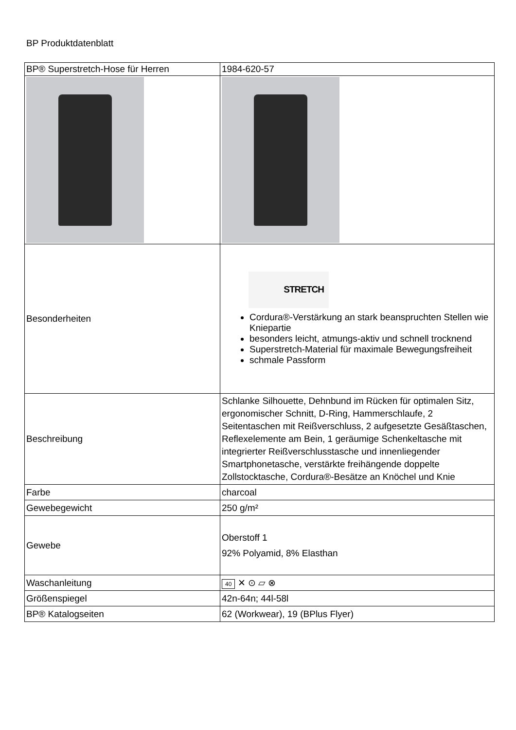BP Produktdatenblatt
| BP® Superstretch-Hose für Herren | 1984-620-57 |
| Besonderheiten | STRETCH Cordura®-Verstärkung an stark beanspruchten Stellen wie Kniepartie besonders leicht, atmungs-aktiv und schnell trocknend Superstretch-Material für maximale Bewegungsfreiheit schmale Passform |
| Beschreibung | Schlanke Silhouette, Dehnbund im Rücken für optimalen Sitz, ergonomischer Schnitt, D-Ring, Hammerschlaufe, 2 Seitentaschen mit Reißverschluss, 2 aufgesetzte Gesäßtaschen, Reflexelemente am Bein, 1 geräumige Schenkeltasche mit integrierter Reißverschlusstasche und innenliegender Smartphonetasche, verstärkte freihängende doppelte Zollstocktasche, Cordura®-Besätze an Knöchel und Knie |
| Farbe | charcoal |
| Gewebegewicht | 250 g/m² |
| Gewebe | Oberstoff 1 92% Polyamid, 8% Elasthan |
| Waschanleitung | 40 ✕ ⊙ ⏥ ⊗ |
| Größenspiegel | 42n-64n; 44l-58l |
| BP® Katalogseiten | 62 (Workwear), 19 (BPlus Flyer) |